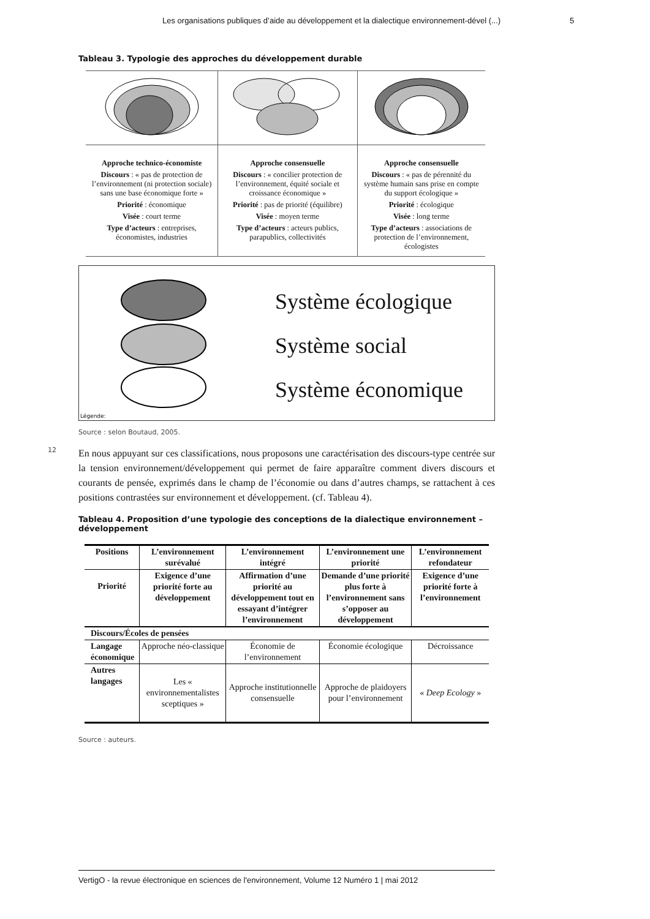Les organisations publiques d’aide au développement et la dialectique environnement-dével (...) 5
Tableau 3. Typologie des approches du développement durable
| Approche technico-économiste Discours : « pas de protection de l’environnement (ni protection sociale) sans une base économique forte » Priorité : économique Visée : court terme Type d’acteurs : entreprises, économistes, industries | Approche consensuelle Discours : « concilier protection de l’environnement, équité sociale et croissance économique » Priorité : pas de priorité (équilibre) Visée : moyen terme Type d’acteurs : acteurs publics, parapublics, collectivités | Approche consensuelle Discours : « pas de pérennité du système humain sans prise en compte du support écologique » Priorité : écologique Visée : long terme Type d’acteurs : associations de protection de l’environnement, écologistes |
Système écologique
Système social
Système économique
Légende:
Source : selon Boutaud, 2005.
12 En nous appuyant sur ces classifications, nous proposons une caractérisation des discours-type centrée sur la tension environnement/développement qui permet de faire apparaître comment divers discours et courants de pensée, exprimés dans le champ de l’économie ou dans d’autres champs, se rattachent à ces positions contrastées sur environnement et développement. (cf. Tableau 4).
Tableau 4. Proposition d’une typologie des conceptions de la dialectique environnement – développement
| Positions | L’environnement surévalué | L’environnement intégré | L’environnement une priorité | L’environnement refondateur |
| --- | --- | --- | --- | --- |
| Priorité | Exigence d’une priorité forte au développement | Affirmation d’une priorité au développement tout en essayant d’intégrer l’environnement | Demande d’une priorité plus forte à l’environnement sans s’opposer au développement | Exigence d’une priorité forte à l’environnement |
| Discours/Écoles de pensées | | | | |
| Langage économique | Approche néo-classique | Économie de l’environnement | Économie écologique | Décroissance |
| Autres langages | Les « environnementalistes sceptiques » | Approche institutionnelle consensuelle | Approche de plaidoyers pour l’environnement | « Deep Ecology » |
Source : auteurs.
VertigO - la revue électronique en sciences de l'environnement, Volume 12 Numéro 1 | mai 2012